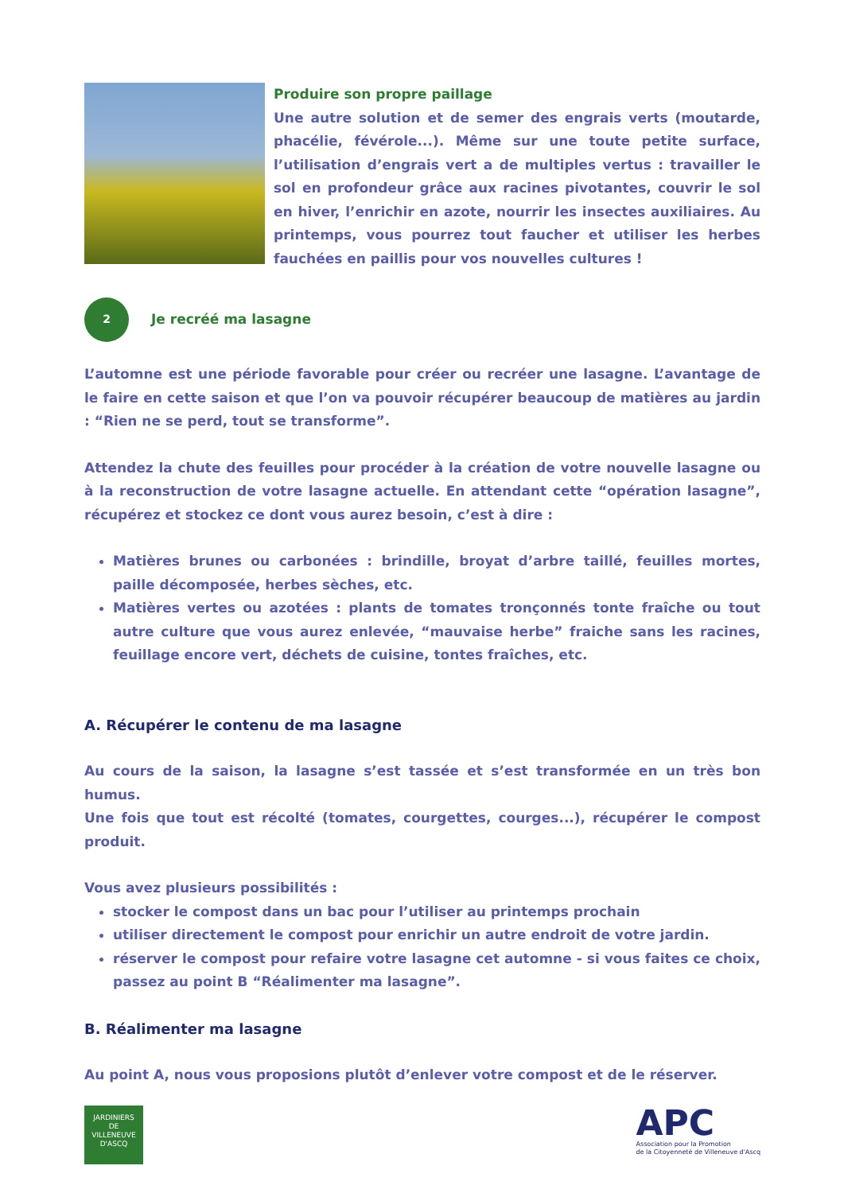Produire son propre paillage
Une autre solution et de semer des engrais verts (moutarde, phacélie, févérole...). Même sur une toute petite surface, l’utilisation d’engrais vert a de multiples vertus : travailler le sol en profondeur grâce aux racines pivotantes, couvrir le sol en hiver, l’enrichir en azote, nourrir les insectes auxiliaires. Au printemps, vous pourrez tout faucher et utiliser les herbes fauchées en paillis pour vos nouvelles cultures !
2
Je recréé ma lasagne
L’automne est une période favorable pour créer ou recréer une lasagne. L’avantage de le faire en cette saison et que l’on va pouvoir récupérer beaucoup de matières au jardin : “Rien ne se perd, tout se transforme”.
Attendez la chute des feuilles pour procéder à la création de votre nouvelle lasagne ou à la reconstruction de votre lasagne actuelle. En attendant cette “opération lasagne”, récupérez et stockez ce dont vous aurez besoin, c’est à dire :
Matières brunes ou carbonées : brindille, broyat d’arbre taillé, feuilles mortes, paille décomposée, herbes sèches, etc.
Matières vertes ou azotées : plants de tomates tronçonnés tonte fraîche ou tout autre culture que vous aurez enlevée, “mauvaise herbe” fraiche sans les racines, feuillage encore vert, déchets de cuisine, tontes fraîches, etc.
A. Récupérer le contenu de ma lasagne
Au cours de la saison, la lasagne s’est tassée et s’est transformée en un très bon humus.
Une fois que tout est récolté (tomates, courgettes, courges...), récupérer le compost produit.
Vous avez plusieurs possibilités :
stocker le compost dans un bac pour l’utiliser au printemps prochain
utiliser directement le compost pour enrichir un autre endroit de votre jardin.
réserver le compost pour refaire votre lasagne cet automne - si vous faites ce choix, passez au point B “Réalimenter ma lasagne”.
B. Réalimenter ma lasagne
Au point A, nous vous proposions plutôt d’enlever votre compost et de le réserver.
JARDINIERS
DE
VILLENEUVE D'ASCQ
APC
Association pour la Promotion
de la Citoyenneté de Villeneuve d'Ascq